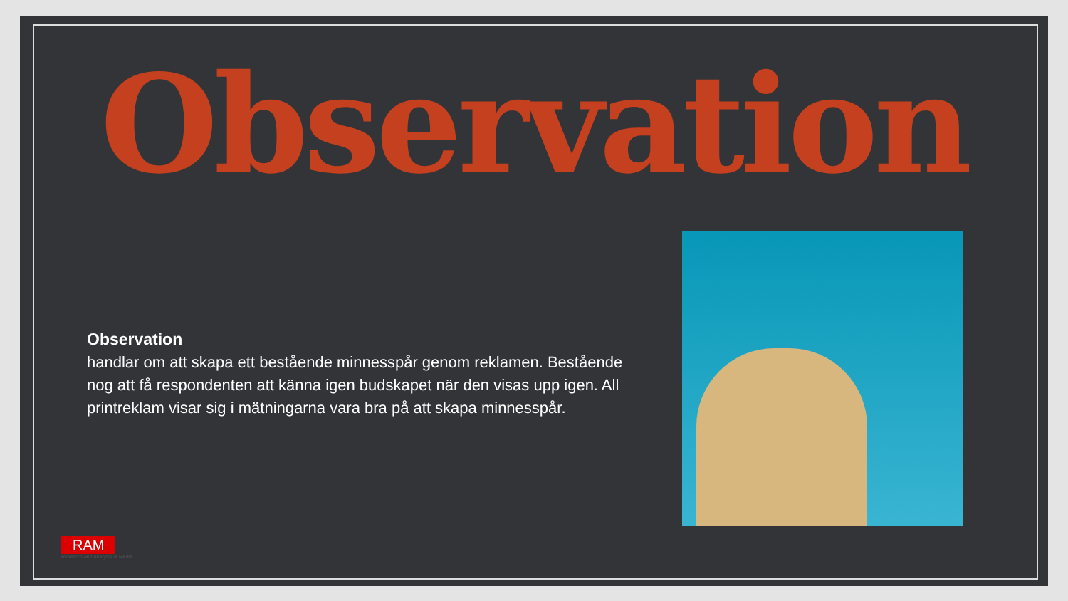Observation
Observation
handlar om att skapa ett bestående minnesspår genom reklamen. Bestående nog att få respondenten att känna igen budskapet när den visas upp igen. All printreklam visar sig i mätningarna vara bra på att skapa minnesspår.
RAM
Research and Analysis of Media